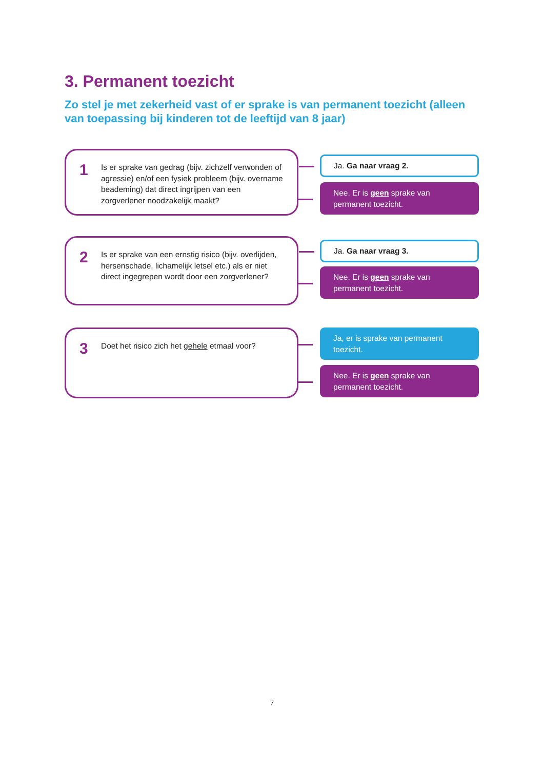3. Permanent toezicht
Zo stel je met zekerheid vast of er sprake is van permanent toezicht (alleen van toepassing bij kinderen tot de leeftijd van 8 jaar)
1 Is er sprake van gedrag (bijv. zichzelf verwonden of agressie) en/of een fysiek probleem (bijv. overname beademing) dat direct ingrijpen van een zorgverlener noodzakelijk maakt?
Ja. Ga naar vraag 2.
Nee. Er is geen sprake van permanent toezicht.
2 Is er sprake van een ernstig risico (bijv. overlijden, hersenschade, lichamelijk letsel etc.) als er niet direct ingegrepen wordt door een zorgverlener?
Ja. Ga naar vraag 3.
Nee. Er is geen sprake van permanent toezicht.
3 Doet het risico zich het gehele etmaal voor?
Ja, er is sprake van permanent toezicht.
Nee. Er is geen sprake van permanent toezicht.
7